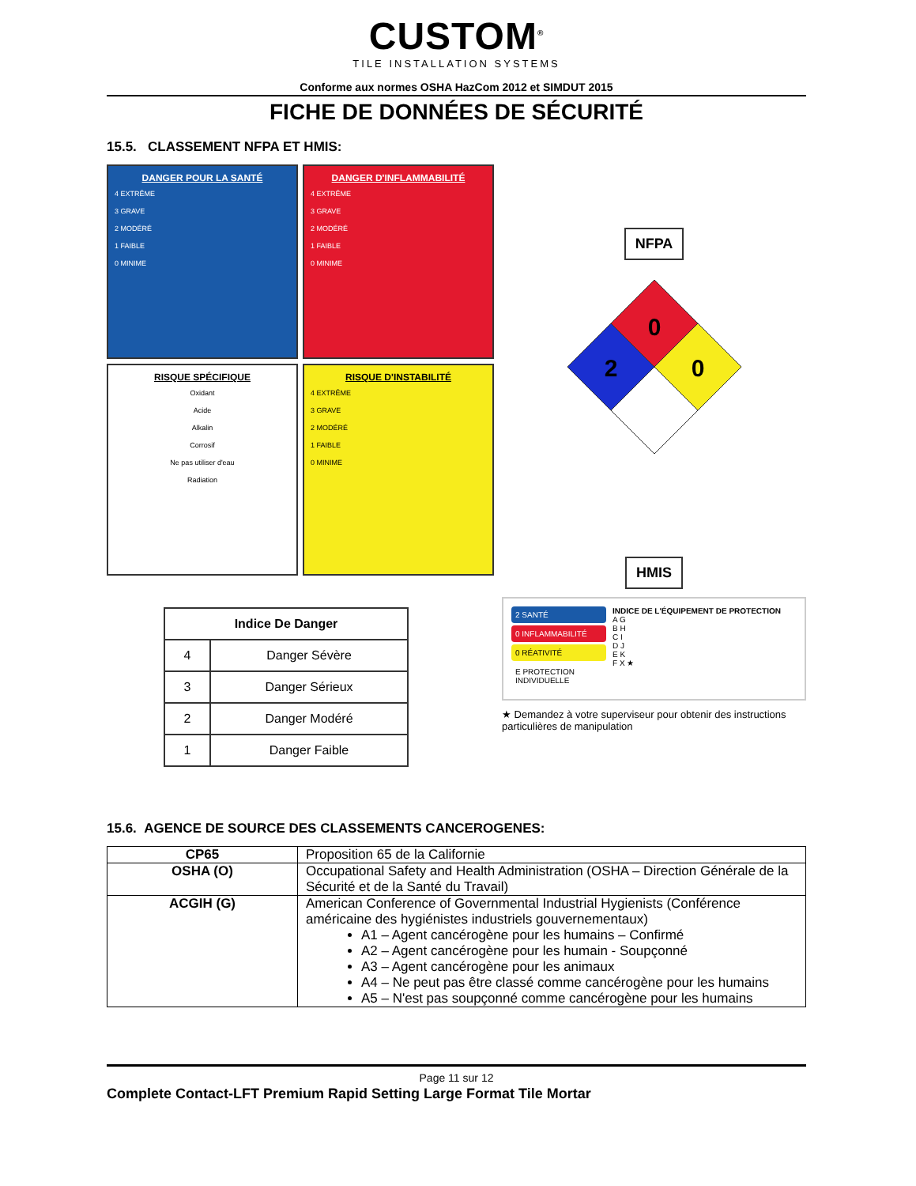CUSTOM<sup>®</sup>
TILE INSTALLATION SYSTEMS
Conforme aux normes OSHA HazCom 2012 et SIMDUT 2015
FICHE DE DONNÉES DE SÉCURITÉ
15.5. CLASSEMENT NFPA ET HMIS:
DANGER POUR LA SANTÉ
4 EXTRÊME
3 GRAVE
2 MODÉRÉ
1 FAIBLE
0 MINIME
DANGER D'INFLAMMABILITÉ
4 EXTRÊME
3 GRAVE
2 MODÉRÉ
1 FAIBLE
0 MINIME
RISQUE SPÉCIFIQUE
Oxidant
Acide
Alkalin
Corrosif
Ne pas utiliser d'eau
Radiation
RISQUE D'INSTABILITÉ
4 EXTRÊME
3 GRAVE
2 MODÉRÉ
1 FAIBLE
0 MINIME
| Indice De Danger | |
| --- | --- |
| 4 | Danger Sévère |
| 3 | Danger Sérieux |
| 2 | Danger Modéré |
| 1 | Danger Faible |
NFPA
0
2
0
HMIS
2 SANTÉ
0 INFLAMMABILITÉ
0 RÉATIVITÉ
E PROTECTION INDIVIDUELLE
INDICE DE L'ÉQUIPEMENT DE PROTECTION
A G
B H
C I
D J
E K
F X ★
★ Demandez à votre superviseur pour obtenir des instructions particulières de manipulation
15.6. AGENCE DE SOURCE DES CLASSEMENTS CANCEROGENES:
| CP65 | Proposition 65 de la Californie |
| OSHA (O) | Occupational Safety and Health Administration (OSHA – Direction Générale de la Sécurité et de la Santé du Travail) |
| ACGIH (G) | American Conference of Governmental Industrial Hygienists (Conférence américaine des hygiénistes industriels gouvernementaux) A1 – Agent cancérogène pour les humains – Confirmé A2 – Agent cancérogène pour les humain - Soupçonné A3 – Agent cancérogène pour les animaux A4 – Ne peut pas être classé comme cancérogène pour les humains A5 – N'est pas soupçonné comme cancérogène pour les humains |
Page 11 sur 12
Complete Contact-LFT Premium Rapid Setting Large Format Tile Mortar